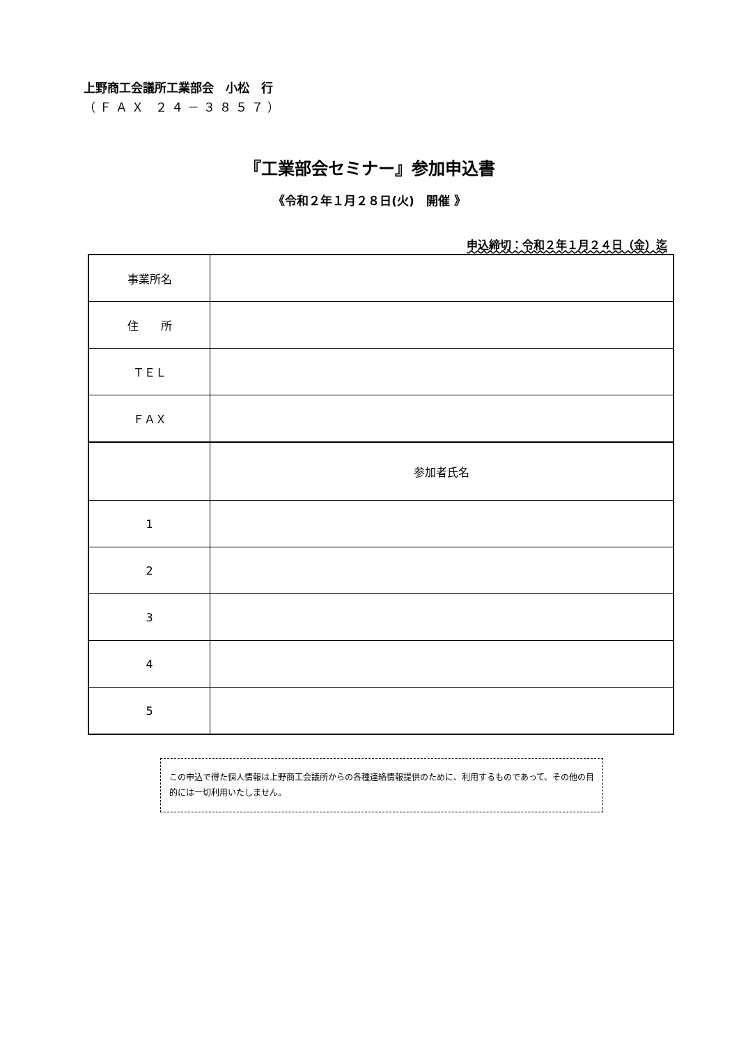上野商工会議所工業部会　小松　行
（ＦＡＸ ２４－３８５７）
『工業部会セミナー』参加申込書
《令和２年１月２８日(火)　開催 》
申込締切：令和２年１月２４日（金）迄
| 事業所名 | |
| 住 所 | |
| ＴＥＬ | |
| ＦＡＸ | |
| | 参加者氏名 |
| 1 | |
| 2 | |
| 3 | |
| 4 | |
| 5 | |
この申込で得た個人情報は上野商工会議所からの各種連絡情報提供のために、利用するものであって、その他の目的には一切利用いたしません。